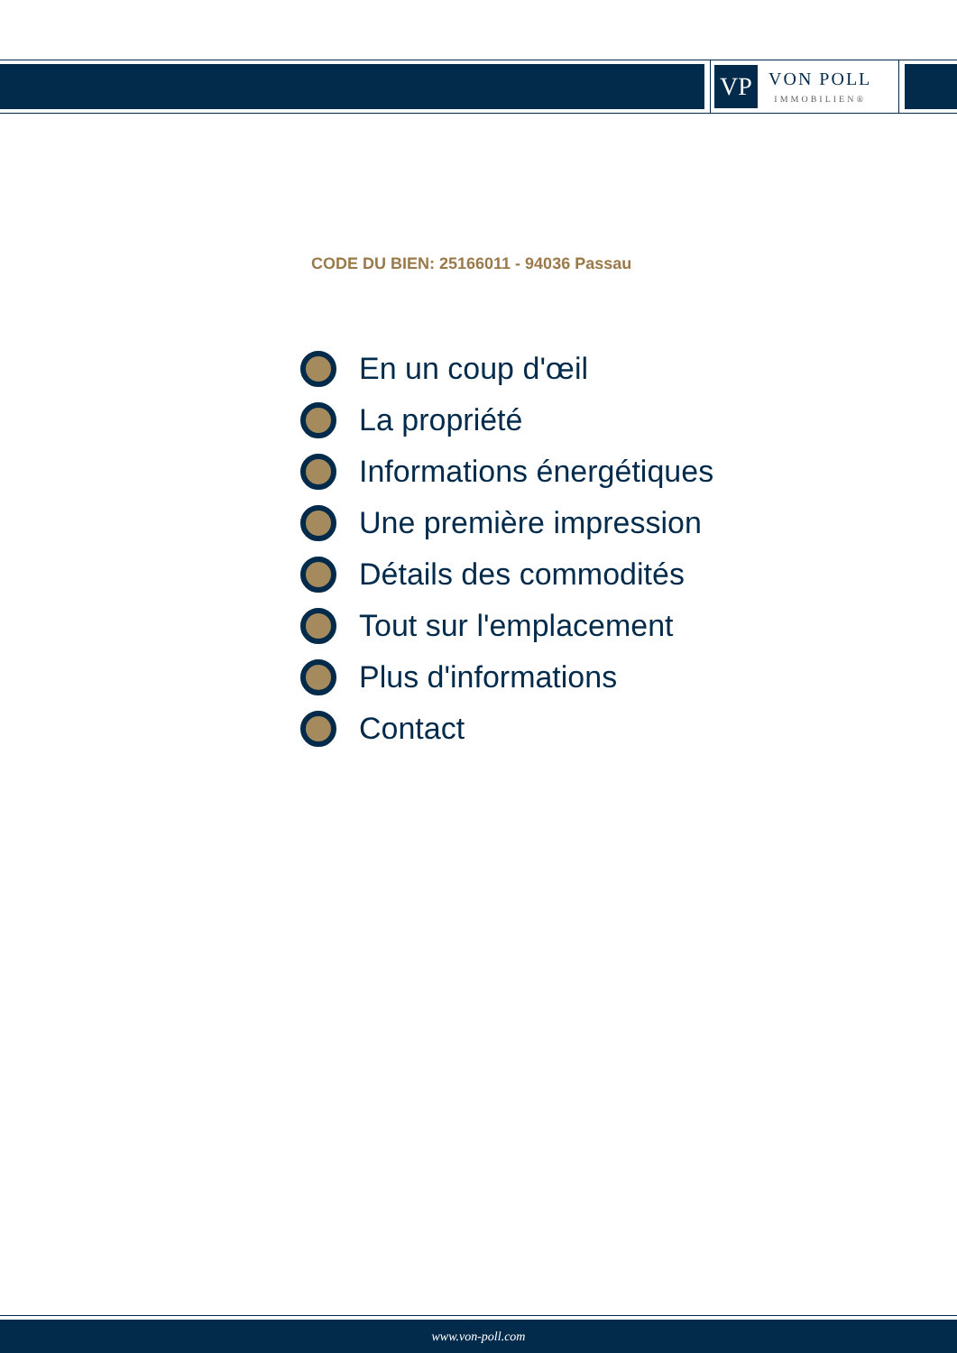VP
VON POLL
IMMOBILIEN®
CODE DU BIEN: 25166011 - 94036 Passau
En un coup d'œil
La propriété
Informations énergétiques
Une première impression
Détails des commodités
Tout sur l'emplacement
Plus d'informations
Contact
www.von-poll.com